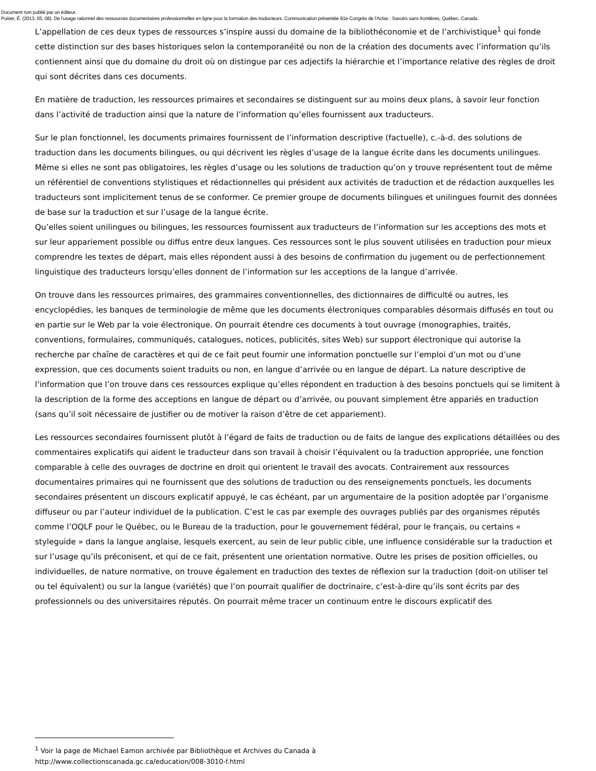Document non publié par un éditeur.
Poirier, É. (2013, 05, 08). De l'usage rationnel des ressources documentaires professionnelles en ligne pour la formation des traducteurs. Communication présentée 81e Congrès de l'Acfas : Savoirs sans frontières, Québec, Canada.
L’appellation de ces deux types de ressources s’inspire aussi du domaine de la bibliothéconomie et de l’archivistique<sup>1</sup> qui fonde cette distinction sur des bases historiques selon la contemporanéité ou non de la création des documents avec l’information qu’ils contiennent ainsi que du domaine du droit où on distingue par ces adjectifs la hiérarchie et l’importance relative des règles de droit qui sont décrites dans ces documents.
En matière de traduction, les ressources primaires et secondaires se distinguent sur au moins deux plans, à savoir leur fonction dans l’activité de traduction ainsi que la nature de l’information qu’elles fournissent aux traducteurs.
Sur le plan fonctionnel, les documents primaires fournissent de l’information descriptive (factuelle), c.-à-d. des solutions de traduction dans les documents bilingues, ou qui décrivent les règles d’usage de la langue écrite dans les documents unilingues. Même si elles ne sont pas obligatoires, les règles d’usage ou les solutions de traduction qu’on y trouve représentent tout de même un référentiel de conventions stylistiques et rédactionnelles qui président aux activités de traduction et de rédaction auxquelles les traducteurs sont implicitement tenus de se conformer. Ce premier groupe de documents bilingues et unilingues fournit des données de base sur la traduction et sur l’usage de la langue écrite.
Qu’elles soient unilingues ou bilingues, les ressources fournissent aux traducteurs de l’information sur les acceptions des mots et sur leur appariement possible ou diffus entre deux langues. Ces ressources sont le plus souvent utilisées en traduction pour mieux comprendre les textes de départ, mais elles répondent aussi à des besoins de confirmation du jugement ou de perfectionnement linguistique des traducteurs lorsqu’elles donnent de l’information sur les acceptions de la langue d’arrivée.
On trouve dans les ressources primaires, des grammaires conventionnelles, des dictionnaires de difficulté ou autres, les encyclopédies, les banques de terminologie de même que les documents électroniques comparables désormais diffusés en tout ou en partie sur le Web par la voie électronique. On pourrait étendre ces documents à tout ouvrage (monographies, traités, conventions, formulaires, communiqués, catalogues, notices, publicités, sites Web) sur support électronique qui autorise la recherche par chaîne de caractères et qui de ce fait peut fournir une information ponctuelle sur l’emploi d’un mot ou d’une expression, que ces documents soient traduits ou non, en langue d’arrivée ou en langue de départ. La nature descriptive de l’information que l’on trouve dans ces ressources explique qu’elles répondent en traduction à des besoins ponctuels qui se limitent à la description de la forme des acceptions en langue de départ ou d’arrivée, ou pouvant simplement être appariés en traduction (sans qu’il soit nécessaire de justifier ou de motiver la raison d’être de cet appariement).
Les ressources secondaires fournissent plutôt à l’égard de faits de traduction ou de faits de langue des explications détaillées ou des commentaires explicatifs qui aident le traducteur dans son travail à choisir l’équivalent ou la traduction appropriée, une fonction comparable à celle des ouvrages de doctrine en droit qui orientent le travail des avocats. Contrairement aux ressources documentaires primaires qui ne fournissent que des solutions de traduction ou des renseignements ponctuels, les documents secondaires présentent un discours explicatif appuyé, le cas échéant, par un argumentaire de la position adoptée par l’organisme diffuseur ou par l’auteur individuel de la publication. C’est le cas par exemple des ouvrages publiés par des organismes réputés comme l’OQLF pour le Québec, ou le Bureau de la traduction, pour le gouvernement fédéral, pour le français, ou certains « styleguide » dans la langue anglaise, lesquels exercent, au sein de leur public cible, une influence considérable sur la traduction et sur l’usage qu’ils préconisent, et qui de ce fait, présentent une orientation normative. Outre les prises de position officielles, ou individuelles, de nature normative, on trouve également en traduction des textes de réflexion sur la traduction (doit-on utiliser tel ou tel équivalent) ou sur la langue (variétés) que l’on pourrait qualifier de doctrinaire, c’est-à-dire qu’ils sont écrits par des professionnels ou des universitaires réputés. On pourrait même tracer un continuum entre le discours explicatif des
<sup>1</sup> Voir la page de Michael Eamon archivée par Bibliothèque et Archives du Canada à
http://www.collectionscanada.gc.ca/education/008-3010-f.html